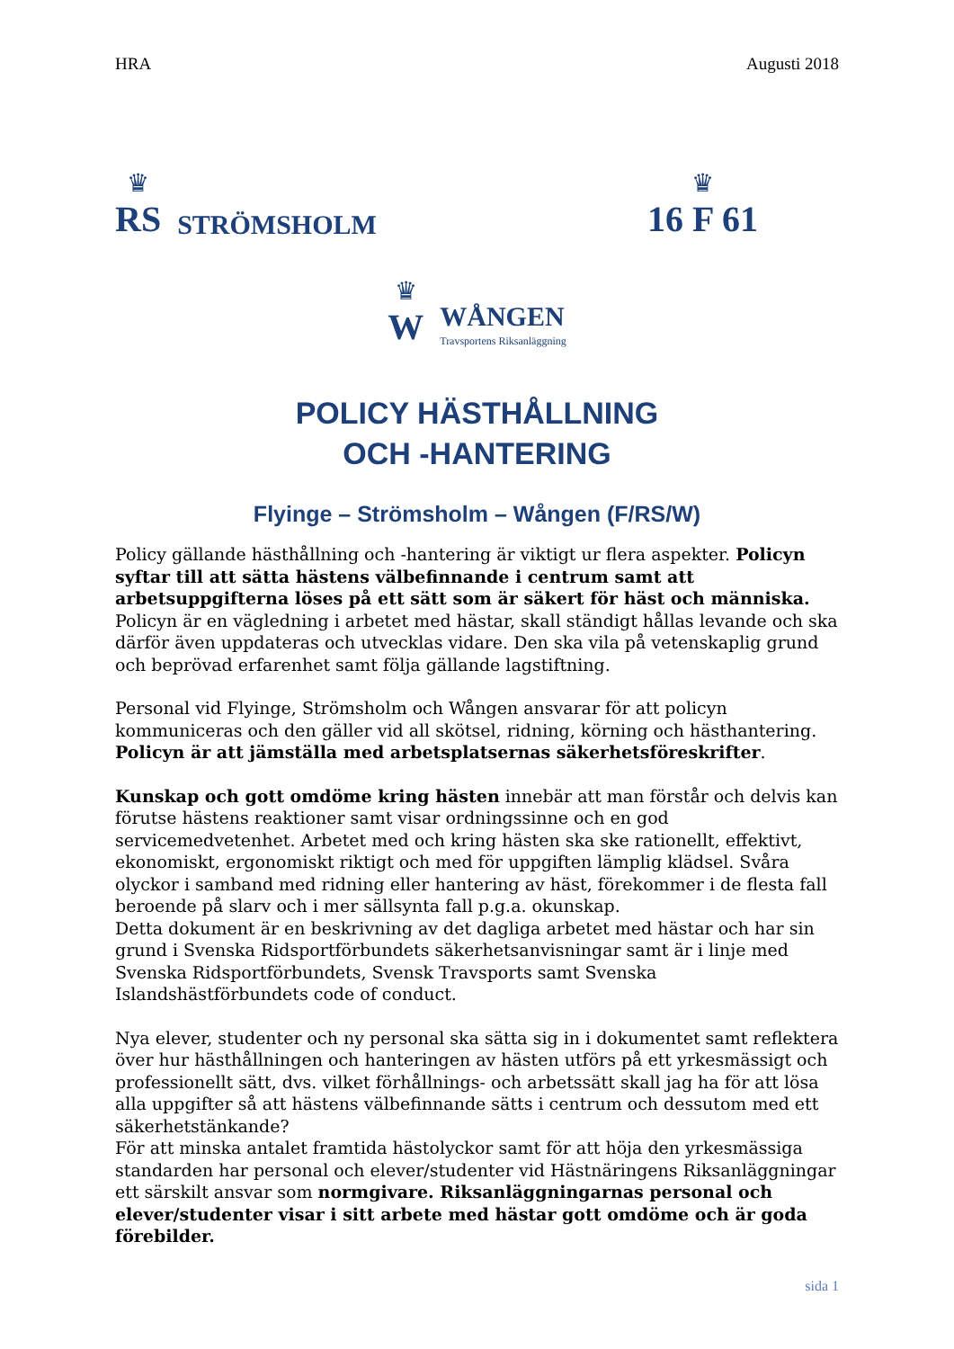HRA Augusti 2018
♛
RS
STRÖMSHOLM
♛
16 F 61
♛
W
WÅNGEN
Travsportens Riksanläggning
POLICY HÄSTHÅLLNING
OCH -HANTERING
Flyinge – Strömsholm – Wången (F/RS/W)
Policy gällande hästhållning och -hantering är viktigt ur flera aspekter. Policyn syftar till att sätta hästens välbefinnande i centrum samt att arbetsuppgifterna löses på ett sätt som är säkert för häst och människa. Policyn är en vägledning i arbetet med hästar, skall ständigt hållas levande och ska därför även uppdateras och utvecklas vidare. Den ska vila på vetenskaplig grund och beprövad erfarenhet samt följa gällande lagstiftning.
Personal vid Flyinge, Strömsholm och Wången ansvarar för att policyn kommuniceras och den gäller vid all skötsel, ridning, körning och hästhantering. Policyn är att jämställa med arbetsplatsernas säkerhetsföreskrifter.
Kunskap och gott omdöme kring hästen innebär att man förstår och delvis kan förutse hästens reaktioner samt visar ordningssinne och en god servicemedvetenhet. Arbetet med och kring hästen ska ske rationellt, effektivt, ekonomiskt, ergonomiskt riktigt och med för uppgiften lämplig klädsel. Svåra olyckor i samband med ridning eller hantering av häst, förekommer i de flesta fall beroende på slarv och i mer sällsynta fall p.g.a. okunskap.
Detta dokument är en beskrivning av det dagliga arbetet med hästar och har sin grund i Svenska Ridsportförbundets säkerhetsanvisningar samt är i linje med Svenska Ridsportförbundets, Svensk Travsports samt Svenska Islandshästförbundets code of conduct.
Nya elever, studenter och ny personal ska sätta sig in i dokumentet samt reflektera över hur hästhållningen och hanteringen av hästen utförs på ett yrkesmässigt och professionellt sätt, dvs. vilket förhållnings- och arbetssätt skall jag ha för att lösa alla uppgifter så att hästens välbefinnande sätts i centrum och dessutom med ett säkerhetstänkande?
För att minska antalet framtida hästolyckor samt för att höja den yrkesmässiga standarden har personal och elever/studenter vid Hästnäringens Riksanläggningar ett särskilt ansvar som normgivare. Riksanläggningarnas personal och elever/studenter visar i sitt arbete med hästar gott omdöme och är goda förebilder.
sida 1